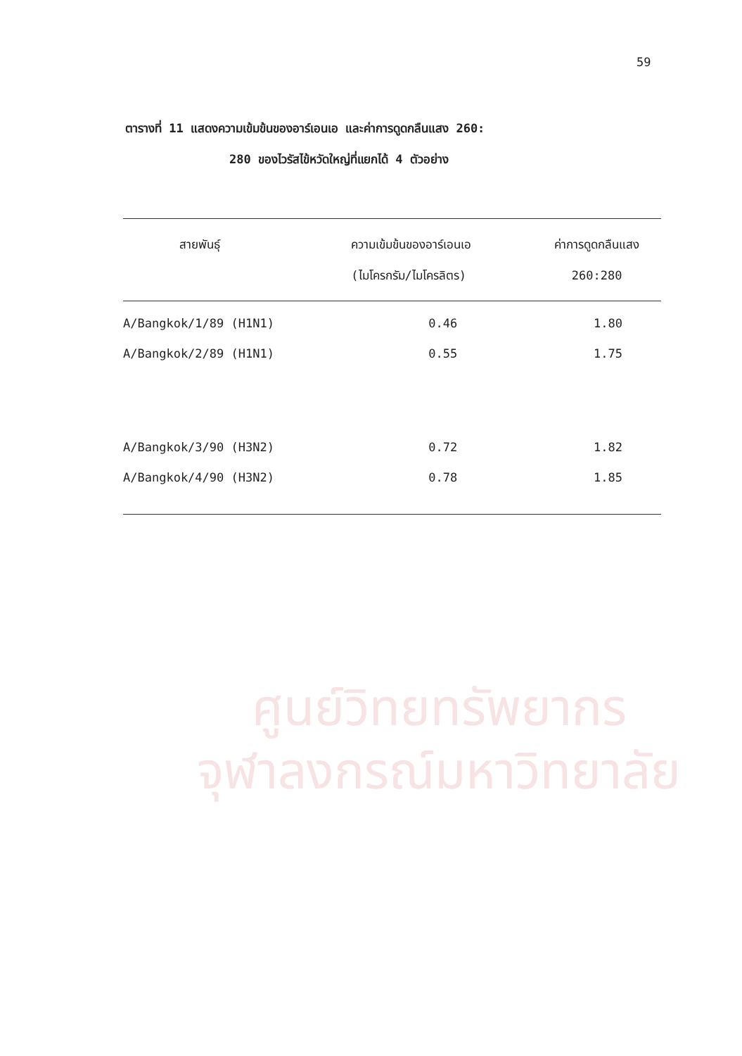ศูนย์วิทยทรัพยากร
จุฬาลงกรณ์มหาวิทยาลัย
59
ตารางที่ 11 แสดงความเข้มข้นของอาร์เอนเอ และค่าการดูดกลืนแสง 260:
280 ของไวรัสไข้หวัดใหญ่ที่แยกได้ 4 ตัวอย่าง
| สายพันธุ์ | ความเข้มข้นของอาร์เอนเอ (ไมโครกรัม/ไมโครลิตร) | ค่าการดูดกลืนแสง 260:280 |
| --- | --- | --- |
| A/Bangkok/1/89 (H1N1) | 0.46 | 1.80 |
| A/Bangkok/2/89 (H1N1) | 0.55 | 1.75 |
| A/Bangkok/3/90 (H3N2) | 0.72 | 1.82 |
| A/Bangkok/4/90 (H3N2) | 0.78 | 1.85 |